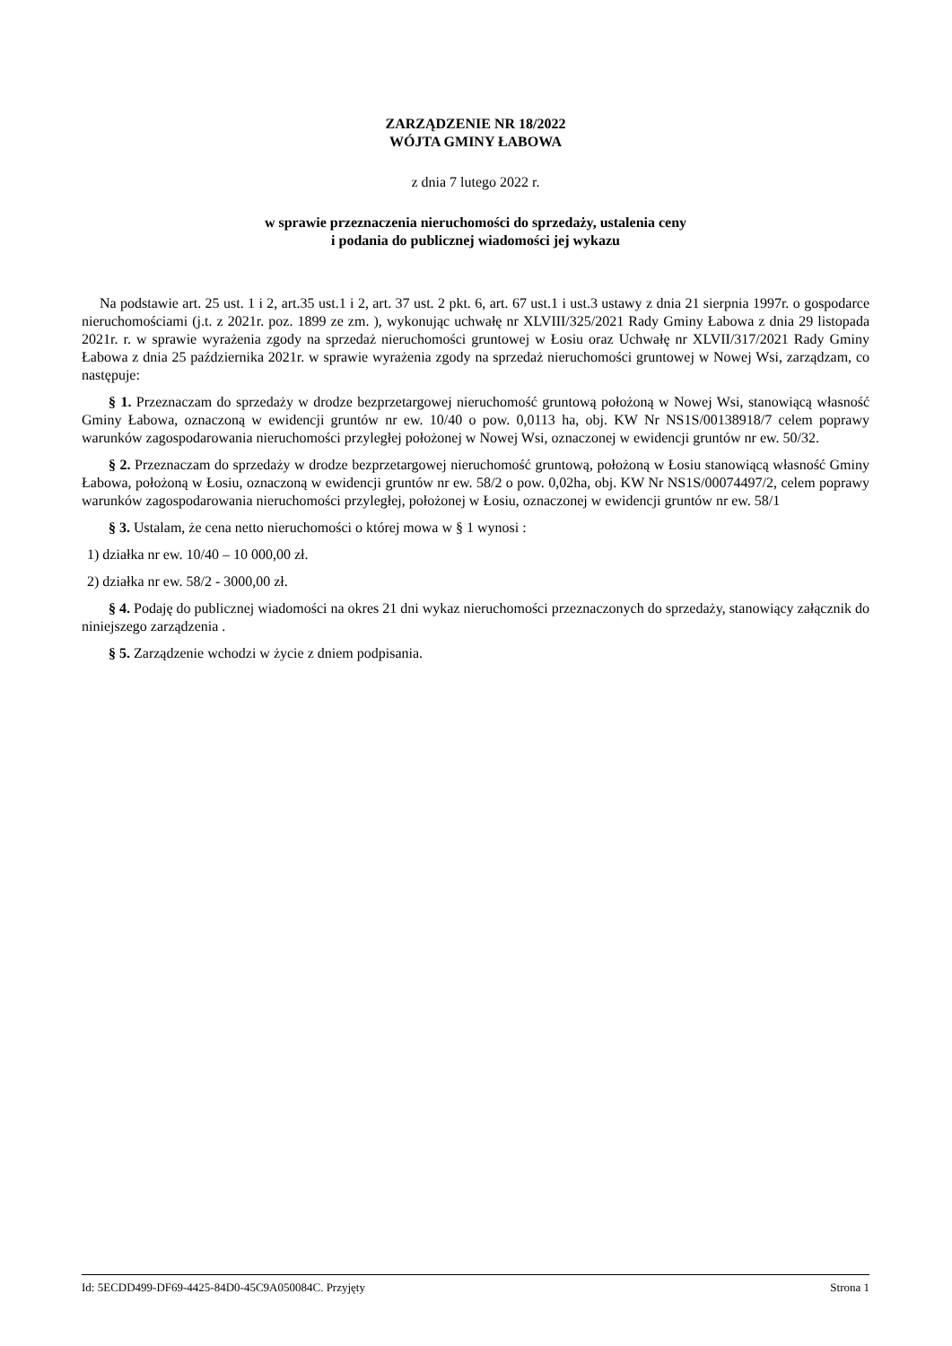ZARZĄDZENIE NR 18/2022
WÓJTA GMINY ŁABOWA
z dnia 7 lutego 2022 r.
w sprawie przeznaczenia nieruchomości do sprzedaży, ustalenia ceny
i podania do publicznej wiadomości jej wykazu
Na podstawie art. 25 ust. 1 i 2, art.35 ust.1 i 2, art. 37 ust. 2 pkt. 6, art. 67 ust.1 i ust.3 ustawy z dnia 21 sierpnia 1997r. o gospodarce nieruchomościami (j.t. z 2021r. poz. 1899 ze zm. ), wykonując uchwałę nr XLVIII/325/2021 Rady Gminy Łabowa z dnia 29 listopada 2021r. r. w sprawie wyrażenia zgody na sprzedaż nieruchomości gruntowej w Łosiu oraz Uchwałę nr XLVII/317/2021 Rady Gminy Łabowa z dnia 25 października 2021r. w sprawie wyrażenia zgody na sprzedaż nieruchomości gruntowej w Nowej Wsi, zarządzam, co następuje:
§ 1. Przeznaczam do sprzedaży w drodze bezprzetargowej nieruchomość gruntową położoną w Nowej Wsi, stanowiącą własność Gminy Łabowa, oznaczoną w ewidencji gruntów nr ew. 10/40 o pow. 0,0113 ha, obj. KW Nr NS1S/00138918/7 celem poprawy warunków zagospodarowania nieruchomości przyległej położonej w Nowej Wsi, oznaczonej w ewidencji gruntów nr ew. 50/32.
§ 2. Przeznaczam do sprzedaży w drodze bezprzetargowej nieruchomość gruntową, położoną w Łosiu stanowiącą własność Gminy Łabowa, położoną w Łosiu, oznaczoną w ewidencji gruntów nr ew. 58/2 o pow. 0,02ha, obj. KW Nr NS1S/00074497/2, celem poprawy warunków zagospodarowania nieruchomości przyległej, położonej w Łosiu, oznaczonej w ewidencji gruntów nr ew. 58/1
§ 3. Ustalam, że cena netto nieruchomości o której mowa w § 1 wynosi :
1) działka nr ew. 10/40 – 10 000,00 zł.
2) działka nr ew. 58/2 - 3000,00 zł.
§ 4. Podaję do publicznej wiadomości na okres 21 dni wykaz nieruchomości przeznaczonych do sprzedaży, stanowiący załącznik do niniejszego zarządzenia .
§ 5. Zarządzenie wchodzi w życie z dniem podpisania.
Id: 5ECDD499-DF69-4425-84D0-45C9A050084C. Przyjęty Strona 1